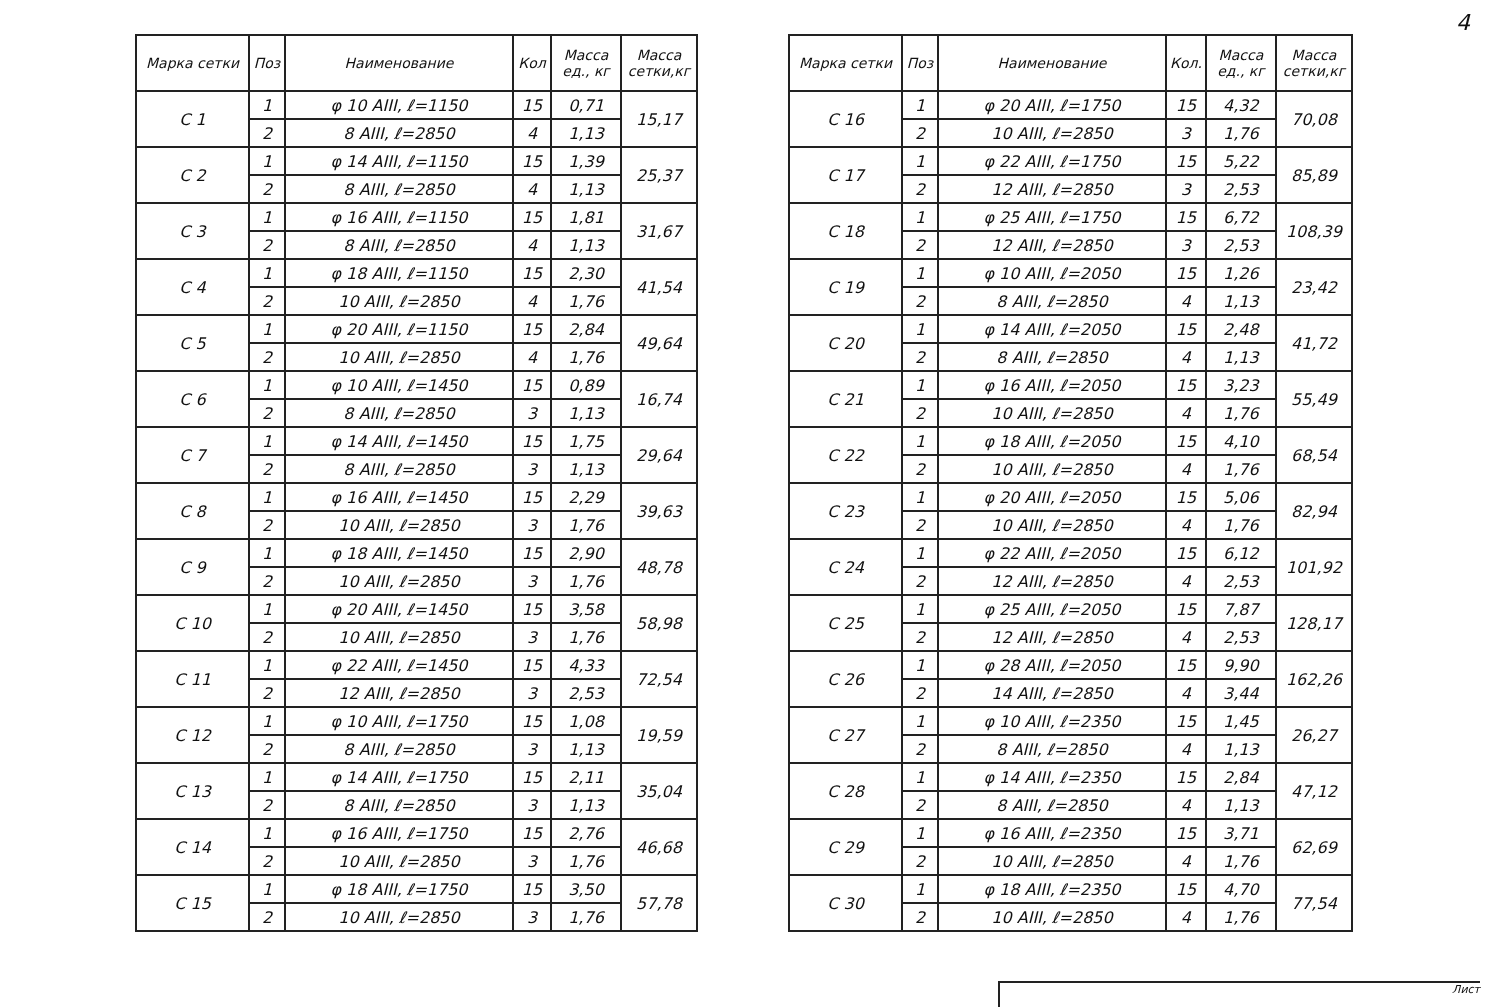4
| Марка сетки | Поз | Наименование | Кол | Масса ед., кг | Масса сетки,кг |
| --- | --- | --- | --- | --- | --- |
| С 1 | 1 | φ 10 АIII, ℓ=1150 | 15 | 0,71 | 15,17 |
| | 2 | 8 АIII, ℓ=2850 | 4 | 1,13 | |
| С 2 | 1 | φ 14 АIII, ℓ=1150 | 15 | 1,39 | 25,37 |
| | 2 | 8 АIII, ℓ=2850 | 4 | 1,13 | |
| С 3 | 1 | φ 16 АIII, ℓ=1150 | 15 | 1,81 | 31,67 |
| | 2 | 8 АIII, ℓ=2850 | 4 | 1,13 | |
| С 4 | 1 | φ 18 АIII, ℓ=1150 | 15 | 2,30 | 41,54 |
| | 2 | 10 АIII, ℓ=2850 | 4 | 1,76 | |
| С 5 | 1 | φ 20 АIII, ℓ=1150 | 15 | 2,84 | 49,64 |
| | 2 | 10 АIII, ℓ=2850 | 4 | 1,76 | |
| С 6 | 1 | φ 10 АIII, ℓ=1450 | 15 | 0,89 | 16,74 |
| | 2 | 8 АIII, ℓ=2850 | 3 | 1,13 | |
| С 7 | 1 | φ 14 АIII, ℓ=1450 | 15 | 1,75 | 29,64 |
| | 2 | 8 АIII, ℓ=2850 | 3 | 1,13 | |
| С 8 | 1 | φ 16 АIII, ℓ=1450 | 15 | 2,29 | 39,63 |
| | 2 | 10 АIII, ℓ=2850 | 3 | 1,76 | |
| С 9 | 1 | φ 18 АIII, ℓ=1450 | 15 | 2,90 | 48,78 |
| | 2 | 10 АIII, ℓ=2850 | 3 | 1,76 | |
| С 10 | 1 | φ 20 АIII, ℓ=1450 | 15 | 3,58 | 58,98 |
| | 2 | 10 АIII, ℓ=2850 | 3 | 1,76 | |
| С 11 | 1 | φ 22 АIII, ℓ=1450 | 15 | 4,33 | 72,54 |
| | 2 | 12 АIII, ℓ=2850 | 3 | 2,53 | |
| С 12 | 1 | φ 10 АIII, ℓ=1750 | 15 | 1,08 | 19,59 |
| | 2 | 8 АIII, ℓ=2850 | 3 | 1,13 | |
| С 13 | 1 | φ 14 АIII, ℓ=1750 | 15 | 2,11 | 35,04 |
| | 2 | 8 АIII, ℓ=2850 | 3 | 1,13 | |
| С 14 | 1 | φ 16 АIII, ℓ=1750 | 15 | 2,76 | 46,68 |
| | 2 | 10 АIII, ℓ=2850 | 3 | 1,76 | |
| С 15 | 1 | φ 18 АIII, ℓ=1750 | 15 | 3,50 | 57,78 |
| | 2 | 10 АIII, ℓ=2850 | 3 | 1,76 | |
| Марка сетки | Поз | Наименование | Кол. | Масса ед., кг | Масса сетки,кг |
| --- | --- | --- | --- | --- | --- |
| С 16 | 1 | φ 20 АIII, ℓ=1750 | 15 | 4,32 | 70,08 |
| | 2 | 10 АIII, ℓ=2850 | 3 | 1,76 | |
| С 17 | 1 | φ 22 АIII, ℓ=1750 | 15 | 5,22 | 85,89 |
| | 2 | 12 АIII, ℓ=2850 | 3 | 2,53 | |
| С 18 | 1 | φ 25 АIII, ℓ=1750 | 15 | 6,72 | 108,39 |
| | 2 | 12 АIII, ℓ=2850 | 3 | 2,53 | |
| С 19 | 1 | φ 10 АIII, ℓ=2050 | 15 | 1,26 | 23,42 |
| | 2 | 8 АIII, ℓ=2850 | 4 | 1,13 | |
| С 20 | 1 | φ 14 АIII, ℓ=2050 | 15 | 2,48 | 41,72 |
| | 2 | 8 АIII, ℓ=2850 | 4 | 1,13 | |
| С 21 | 1 | φ 16 АIII, ℓ=2050 | 15 | 3,23 | 55,49 |
| | 2 | 10 АIII, ℓ=2850 | 4 | 1,76 | |
| С 22 | 1 | φ 18 АIII, ℓ=2050 | 15 | 4,10 | 68,54 |
| | 2 | 10 АIII, ℓ=2850 | 4 | 1,76 | |
| С 23 | 1 | φ 20 АIII, ℓ=2050 | 15 | 5,06 | 82,94 |
| | 2 | 10 АIII, ℓ=2850 | 4 | 1,76 | |
| С 24 | 1 | φ 22 АIII, ℓ=2050 | 15 | 6,12 | 101,92 |
| | 2 | 12 АIII, ℓ=2850 | 4 | 2,53 | |
| С 25 | 1 | φ 25 АIII, ℓ=2050 | 15 | 7,87 | 128,17 |
| | 2 | 12 АIII, ℓ=2850 | 4 | 2,53 | |
| С 26 | 1 | φ 28 АIII, ℓ=2050 | 15 | 9,90 | 162,26 |
| | 2 | 14 АIII, ℓ=2850 | 4 | 3,44 | |
| С 27 | 1 | φ 10 АIII, ℓ=2350 | 15 | 1,45 | 26,27 |
| | 2 | 8 АIII, ℓ=2850 | 4 | 1,13 | |
| С 28 | 1 | φ 14 АIII, ℓ=2350 | 15 | 2,84 | 47,12 |
| | 2 | 8 АIII, ℓ=2850 | 4 | 1,13 | |
| С 29 | 1 | φ 16 АIII, ℓ=2350 | 15 | 3,71 | 62,69 |
| | 2 | 10 АIII, ℓ=2850 | 4 | 1,76 | |
| С 30 | 1 | φ 18 АIII, ℓ=2350 | 15 | 4,70 | 77,54 |
| | 2 | 10 АIII, ℓ=2850 | 4 | 1,76 | |
Лист